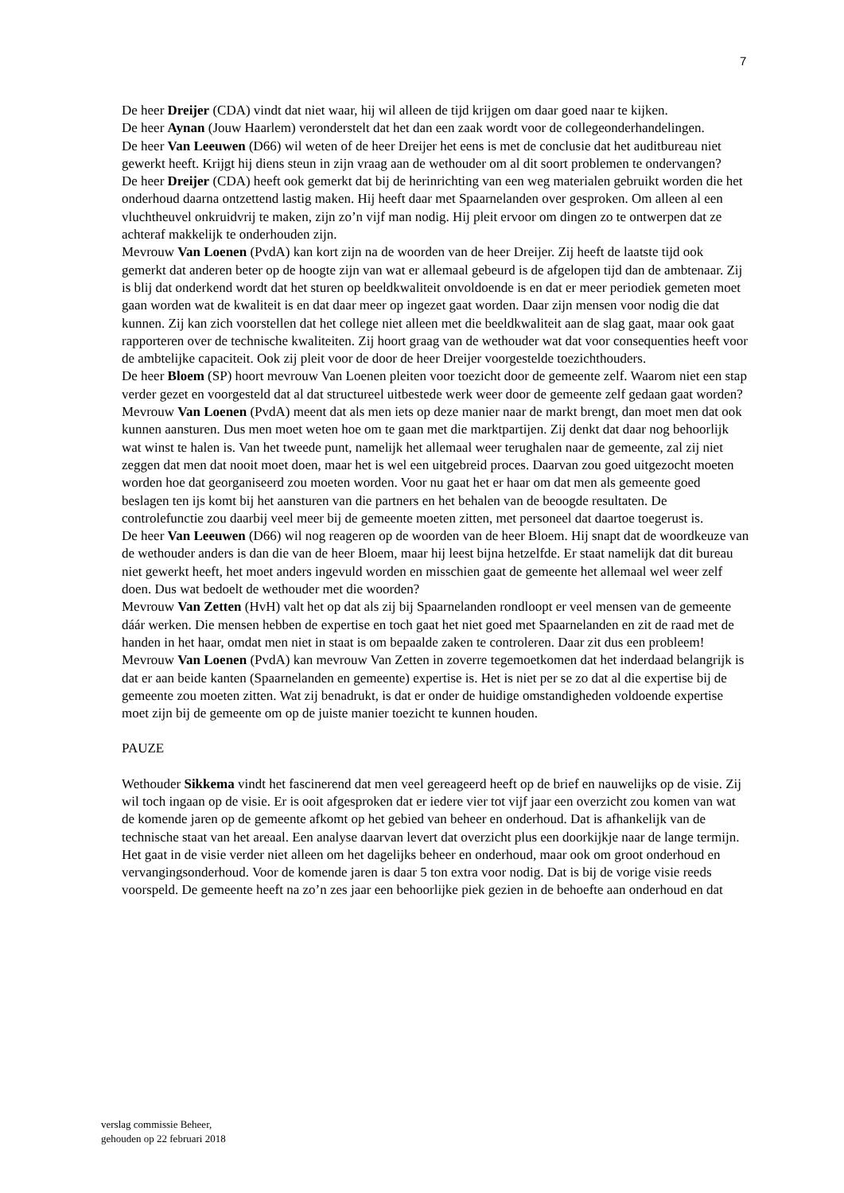7
De heer Dreijer (CDA) vindt dat niet waar, hij wil alleen de tijd krijgen om daar goed naar te kijken.
De heer Aynan (Jouw Haarlem) veronderstelt dat het dan een zaak wordt voor de collegeonderhandelingen.
De heer Van Leeuwen (D66) wil weten of de heer Dreijer het eens is met de conclusie dat het auditbureau niet gewerkt heeft. Krijgt hij diens steun in zijn vraag aan de wethouder om al dit soort problemen te ondervangen?
De heer Dreijer (CDA) heeft ook gemerkt dat bij de herinrichting van een weg materialen gebruikt worden die het onderhoud daarna ontzettend lastig maken. Hij heeft daar met Spaarnelanden over gesproken. Om alleen al een vluchtheuvel onkruidvrij te maken, zijn zo’n vijf man nodig. Hij pleit ervoor om dingen zo te ontwerpen dat ze achteraf makkelijk te onderhouden zijn.
Mevrouw Van Loenen (PvdA) kan kort zijn na de woorden van de heer Dreijer. Zij heeft de laatste tijd ook gemerkt dat anderen beter op de hoogte zijn van wat er allemaal gebeurd is de afgelopen tijd dan de ambtenaar. Zij is blij dat onderkend wordt dat het sturen op beeldkwaliteit onvoldoende is en dat er meer periodiek gemeten moet gaan worden wat de kwaliteit is en dat daar meer op ingezet gaat worden. Daar zijn mensen voor nodig die dat kunnen. Zij kan zich voorstellen dat het college niet alleen met die beeldkwaliteit aan de slag gaat, maar ook gaat rapporteren over de technische kwaliteiten. Zij hoort graag van de wethouder wat dat voor consequenties heeft voor de ambtelijke capaciteit. Ook zij pleit voor de door de heer Dreijer voorgestelde toezichthouders.
De heer Bloem (SP) hoort mevrouw Van Loenen pleiten voor toezicht door de gemeente zelf. Waarom niet een stap verder gezet en voorgesteld dat al dat structureel uitbestede werk weer door de gemeente zelf gedaan gaat worden?
Mevrouw Van Loenen (PvdA) meent dat als men iets op deze manier naar de markt brengt, dan moet men dat ook kunnen aansturen. Dus men moet weten hoe om te gaan met die marktpartijen. Zij denkt dat daar nog behoorlijk wat winst te halen is. Van het tweede punt, namelijk het allemaal weer terughalen naar de gemeente, zal zij niet zeggen dat men dat nooit moet doen, maar het is wel een uitgebreid proces. Daarvan zou goed uitgezocht moeten worden hoe dat georganiseerd zou moeten worden. Voor nu gaat het er haar om dat men als gemeente goed beslagen ten ijs komt bij het aansturen van die partners en het behalen van de beoogde resultaten. De controlefunctie zou daarbij veel meer bij de gemeente moeten zitten, met personeel dat daartoe toegerust is.
De heer Van Leeuwen (D66) wil nog reageren op de woorden van de heer Bloem. Hij snapt dat de woordkeuze van de wethouder anders is dan die van de heer Bloem, maar hij leest bijna hetzelfde. Er staat namelijk dat dit bureau niet gewerkt heeft, het moet anders ingevuld worden en misschien gaat de gemeente het allemaal wel weer zelf doen. Dus wat bedoelt de wethouder met die woorden?
Mevrouw Van Zetten (HvH) valt het op dat als zij bij Spaarnelanden rondloopt er veel mensen van de gemeente dáár werken. Die mensen hebben de expertise en toch gaat het niet goed met Spaarnelanden en zit de raad met de handen in het haar, omdat men niet in staat is om bepaalde zaken te controleren. Daar zit dus een probleem!
Mevrouw Van Loenen (PvdA) kan mevrouw Van Zetten in zoverre tegemoetkomen dat het inderdaad belangrijk is dat er aan beide kanten (Spaarnelanden en gemeente) expertise is. Het is niet per se zo dat al die expertise bij de gemeente zou moeten zitten. Wat zij benadrukt, is dat er onder de huidige omstandigheden voldoende expertise moet zijn bij de gemeente om op de juiste manier toezicht te kunnen houden.
PAUZE
Wethouder Sikkema vindt het fascinerend dat men veel gereageerd heeft op de brief en nauwelijks op de visie. Zij wil toch ingaan op de visie. Er is ooit afgesproken dat er iedere vier tot vijf jaar een overzicht zou komen van wat de komende jaren op de gemeente afkomt op het gebied van beheer en onderhoud. Dat is afhankelijk van de technische staat van het areaal. Een analyse daarvan levert dat overzicht plus een doorkijkje naar de lange termijn. Het gaat in de visie verder niet alleen om het dagelijks beheer en onderhoud, maar ook om groot onderhoud en vervangingsonderhoud. Voor de komende jaren is daar 5 ton extra voor nodig. Dat is bij de vorige visie reeds voorspeld. De gemeente heeft na zo’n zes jaar een behoorlijke piek gezien in de behoefte aan onderhoud en dat
verslag commissie Beheer,
gehouden op 22 februari 2018